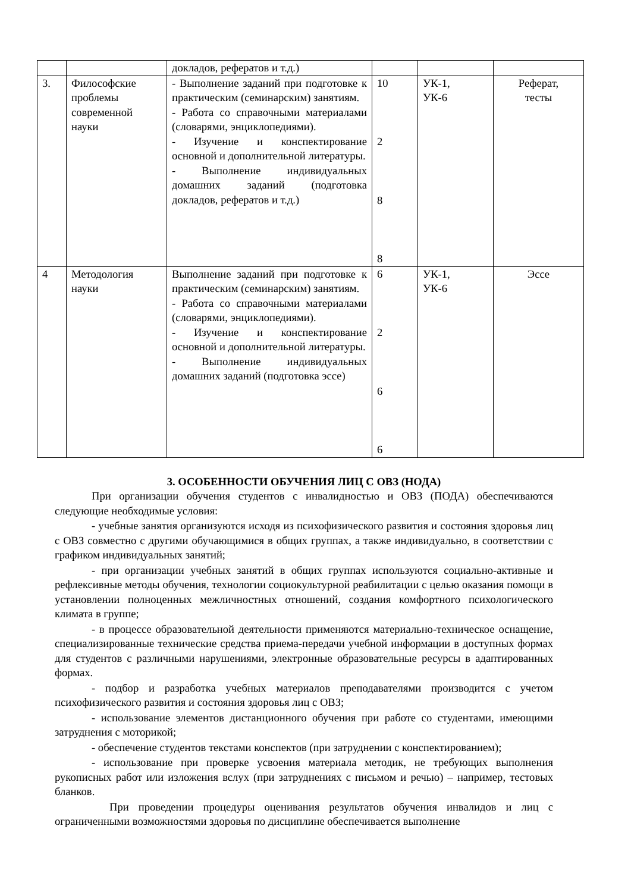| | | докладов, рефератов и т.д.) | | | |
| 3. | Философские проблемы современной науки | - Выполнение заданий при подготовке к практическим (семинарским) занятиям. - Работа со справочными материалами (словарями, энциклопедиями). - Изучение и конспектирование основной и дополнительной литературы. - Выполнение индивидуальных домашних заданий (подготовка докладов, рефератов и т.д.) | 10 2 8 8 | УК-1, УК-6 | Реферат, тесты |
| 4 | Методология науки | Выполнение заданий при подготовке к практическим (семинарским) занятиям. - Работа со справочными материалами (словарями, энциклопедиями). - Изучение и конспектирование основной и дополнительной литературы. - Выполнение индивидуальных домашних заданий (подготовка эссе) | 6 2 6 6 | УК-1, УК-6 | Эссе |
3. ОСОБЕННОСТИ ОБУЧЕНИЯ ЛИЦ С ОВЗ (НОДА)
При организации обучения студентов с инвалидностью и ОВЗ (ПОДА) обеспечиваются следующие необходимые условия:
- учебные занятия организуются исходя из психофизического развития и состояния здоровья лиц с ОВЗ совместно с другими обучающимися в общих группах, а также индивидуально, в соответствии с графиком индивидуальных занятий;
- при организации учебных занятий в общих группах используются социально-активные и рефлексивные методы обучения, технологии социокультурной реабилитации с целью оказания помощи в установлении полноценных межличностных отношений, создания комфортного психологического климата в группе;
- в процессе образовательной деятельности применяются материально-техническое оснащение, специализированные технические средства приема-передачи учебной информации в доступных формах для студентов с различными нарушениями, электронные образовательные ресурсы в адаптированных формах.
- подбор и разработка учебных материалов преподавателями производится с учетом психофизического развития и состояния здоровья лиц с ОВЗ;
- использование элементов дистанционного обучения при работе со студентами, имеющими затруднения с моторикой;
- обеспечение студентов текстами конспектов (при затруднении с конспектированием);
- использование при проверке усвоения материала методик, не требующих выполнения рукописных работ или изложения вслух (при затруднениях с письмом и речью) – например, тестовых бланков.
При проведении процедуры оценивания результатов обучения инвалидов и лиц с ограниченными возможностями здоровья по дисциплине обеспечивается выполнение